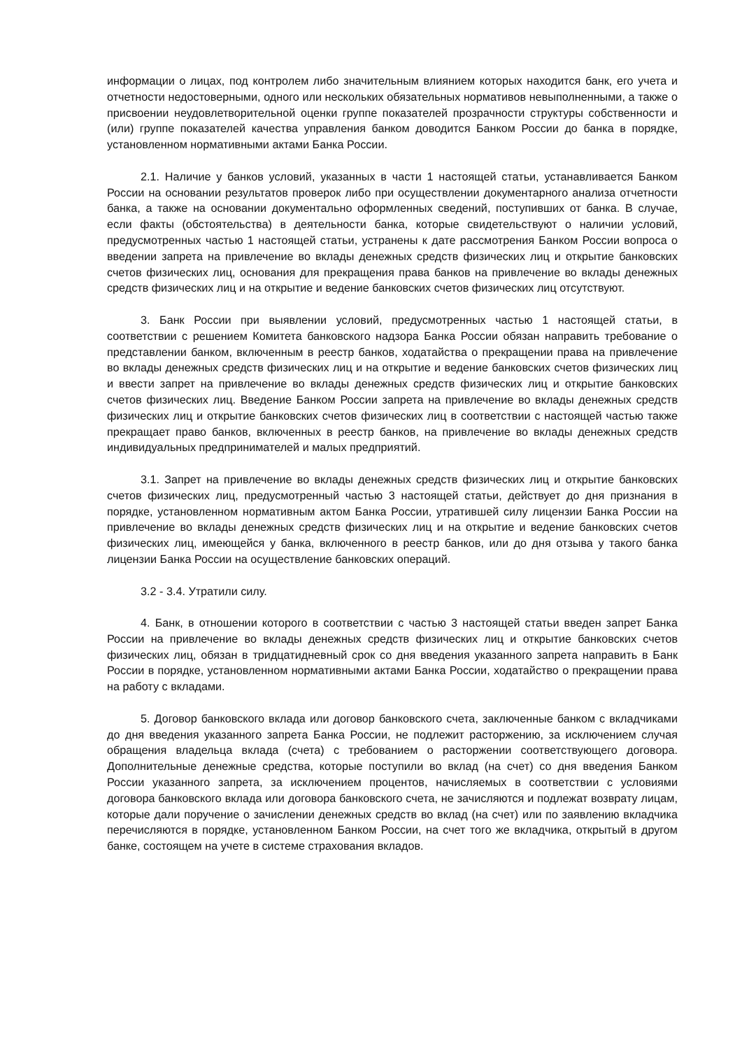информации о лицах, под контролем либо значительным влиянием которых находится банк, его учета и отчетности недостоверными, одного или нескольких обязательных нормативов невыполненными, а также о присвоении неудовлетворительной оценки группе показателей прозрачности структуры собственности и (или) группе показателей качества управления банком доводится Банком России до банка в порядке, установленном нормативными актами Банка России.
2.1. Наличие у банков условий, указанных в части 1 настоящей статьи, устанавливается Банком России на основании результатов проверок либо при осуществлении документарного анализа отчетности банка, а также на основании документально оформленных сведений, поступивших от банка. В случае, если факты (обстоятельства) в деятельности банка, которые свидетельствуют о наличии условий, предусмотренных частью 1 настоящей статьи, устранены к дате рассмотрения Банком России вопроса о введении запрета на привлечение во вклады денежных средств физических лиц и открытие банковских счетов физических лиц, основания для прекращения права банков на привлечение во вклады денежных средств физических лиц и на открытие и ведение банковских счетов физических лиц отсутствуют.
3. Банк России при выявлении условий, предусмотренных частью 1 настоящей статьи, в соответствии с решением Комитета банковского надзора Банка России обязан направить требование о представлении банком, включенным в реестр банков, ходатайства о прекращении права на привлечение во вклады денежных средств физических лиц и на открытие и ведение банковских счетов физических лиц и ввести запрет на привлечение во вклады денежных средств физических лиц и открытие банковских счетов физических лиц. Введение Банком России запрета на привлечение во вклады денежных средств физических лиц и открытие банковских счетов физических лиц в соответствии с настоящей частью также прекращает право банков, включенных в реестр банков, на привлечение во вклады денежных средств индивидуальных предпринимателей и малых предприятий.
3.1. Запрет на привлечение во вклады денежных средств физических лиц и открытие банковских счетов физических лиц, предусмотренный частью 3 настоящей статьи, действует до дня признания в порядке, установленном нормативным актом Банка России, утратившей силу лицензии Банка России на привлечение во вклады денежных средств физических лиц и на открытие и ведение банковских счетов физических лиц, имеющейся у банка, включенного в реестр банков, или до дня отзыва у такого банка лицензии Банка России на осуществление банковских операций.
3.2 - 3.4. Утратили силу.
4. Банк, в отношении которого в соответствии с частью 3 настоящей статьи введен запрет Банка России на привлечение во вклады денежных средств физических лиц и открытие банковских счетов физических лиц, обязан в тридцатидневный срок со дня введения указанного запрета направить в Банк России в порядке, установленном нормативными актами Банка России, ходатайство о прекращении права на работу с вкладами.
5. Договор банковского вклада или договор банковского счета, заключенные банком с вкладчиками до дня введения указанного запрета Банка России, не подлежит расторжению, за исключением случая обращения владельца вклада (счета) с требованием о расторжении соответствующего договора. Дополнительные денежные средства, которые поступили во вклад (на счет) со дня введения Банком России указанного запрета, за исключением процентов, начисляемых в соответствии с условиями договора банковского вклада или договора банковского счета, не зачисляются и подлежат возврату лицам, которые дали поручение о зачислении денежных средств во вклад (на счет) или по заявлению вкладчика перечисляются в порядке, установленном Банком России, на счет того же вкладчика, открытый в другом банке, состоящем на учете в системе страхования вкладов.